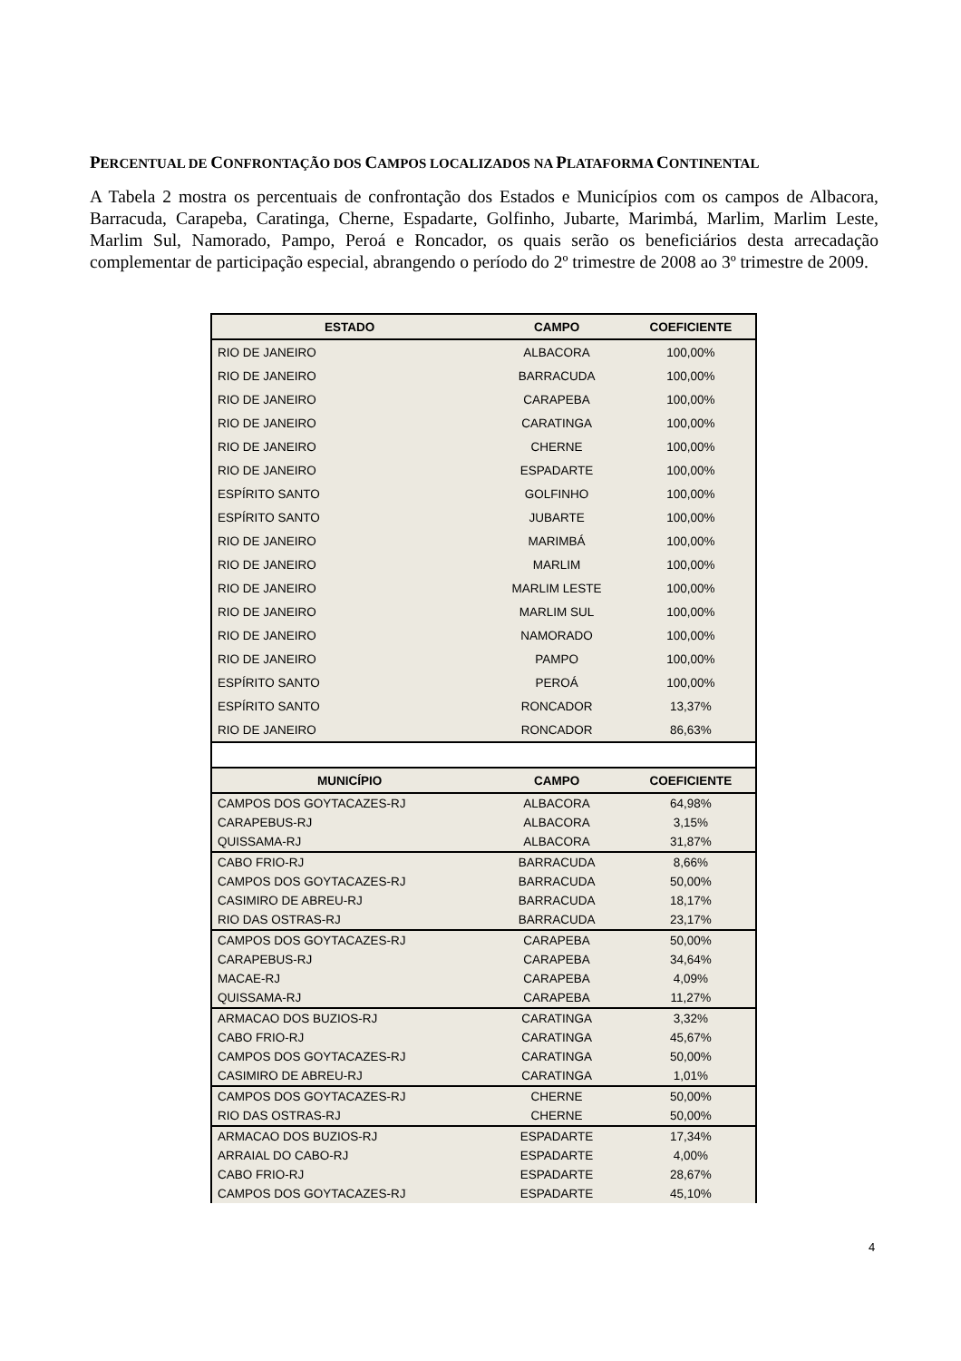PERCENTUAL DE CONFRONTAÇÃO DOS CAMPOS LOCALIZADOS NA PLATAFORMA CONTINENTAL
A Tabela 2 mostra os percentuais de confrontação dos Estados e Municípios com os campos de Albacora, Barracuda, Carapeba, Caratinga, Cherne, Espadarte, Golfinho, Jubarte, Marimbá, Marlim, Marlim Leste, Marlim Sul, Namorado, Pampo, Peroá e Roncador, os quais serão os beneficiários desta arrecadação complementar de participação especial, abrangendo o período do 2º trimestre de 2008 ao 3º trimestre de 2009.
| ESTADO | CAMPO | COEFICIENTE |
| --- | --- | --- |
| RIO DE JANEIRO | ALBACORA | 100,00% |
| RIO DE JANEIRO | BARRACUDA | 100,00% |
| RIO DE JANEIRO | CARAPEBA | 100,00% |
| RIO DE JANEIRO | CARATINGA | 100,00% |
| RIO DE JANEIRO | CHERNE | 100,00% |
| RIO DE JANEIRO | ESPADARTE | 100,00% |
| ESPÍRITO SANTO | GOLFINHO | 100,00% |
| ESPÍRITO SANTO | JUBARTE | 100,00% |
| RIO DE JANEIRO | MARIMBÁ | 100,00% |
| RIO DE JANEIRO | MARLIM | 100,00% |
| RIO DE JANEIRO | MARLIM LESTE | 100,00% |
| RIO DE JANEIRO | MARLIM SUL | 100,00% |
| RIO DE JANEIRO | NAMORADO | 100,00% |
| RIO DE JANEIRO | PAMPO | 100,00% |
| ESPÍRITO SANTO | PEROÁ | 100,00% |
| ESPÍRITO SANTO | RONCADOR | 13,37% |
| RIO DE JANEIRO | RONCADOR | 86,63% |
| MUNICÍPIO | CAMPO | COEFICIENTE |
| CAMPOS DOS GOYTACAZES-RJ | ALBACORA | 64,98% |
| CARAPEBUS-RJ | ALBACORA | 3,15% |
| QUISSAMA-RJ | ALBACORA | 31,87% |
| CABO FRIO-RJ | BARRACUDA | 8,66% |
| CAMPOS DOS GOYTACAZES-RJ | BARRACUDA | 50,00% |
| CASIMIRO DE ABREU-RJ | BARRACUDA | 18,17% |
| RIO DAS OSTRAS-RJ | BARRACUDA | 23,17% |
| CAMPOS DOS GOYTACAZES-RJ | CARAPEBA | 50,00% |
| CARAPEBUS-RJ | CARAPEBA | 34,64% |
| MACAE-RJ | CARAPEBA | 4,09% |
| QUISSAMA-RJ | CARAPEBA | 11,27% |
| ARMACAO DOS BUZIOS-RJ | CARATINGA | 3,32% |
| CABO FRIO-RJ | CARATINGA | 45,67% |
| CAMPOS DOS GOYTACAZES-RJ | CARATINGA | 50,00% |
| CASIMIRO DE ABREU-RJ | CARATINGA | 1,01% |
| CAMPOS DOS GOYTACAZES-RJ | CHERNE | 50,00% |
| RIO DAS OSTRAS-RJ | CHERNE | 50,00% |
| ARMACAO DOS BUZIOS-RJ | ESPADARTE | 17,34% |
| ARRAIAL DO CABO-RJ | ESPADARTE | 4,00% |
| CABO FRIO-RJ | ESPADARTE | 28,67% |
| CAMPOS DOS GOYTACAZES-RJ | ESPADARTE | 45,10% |
4